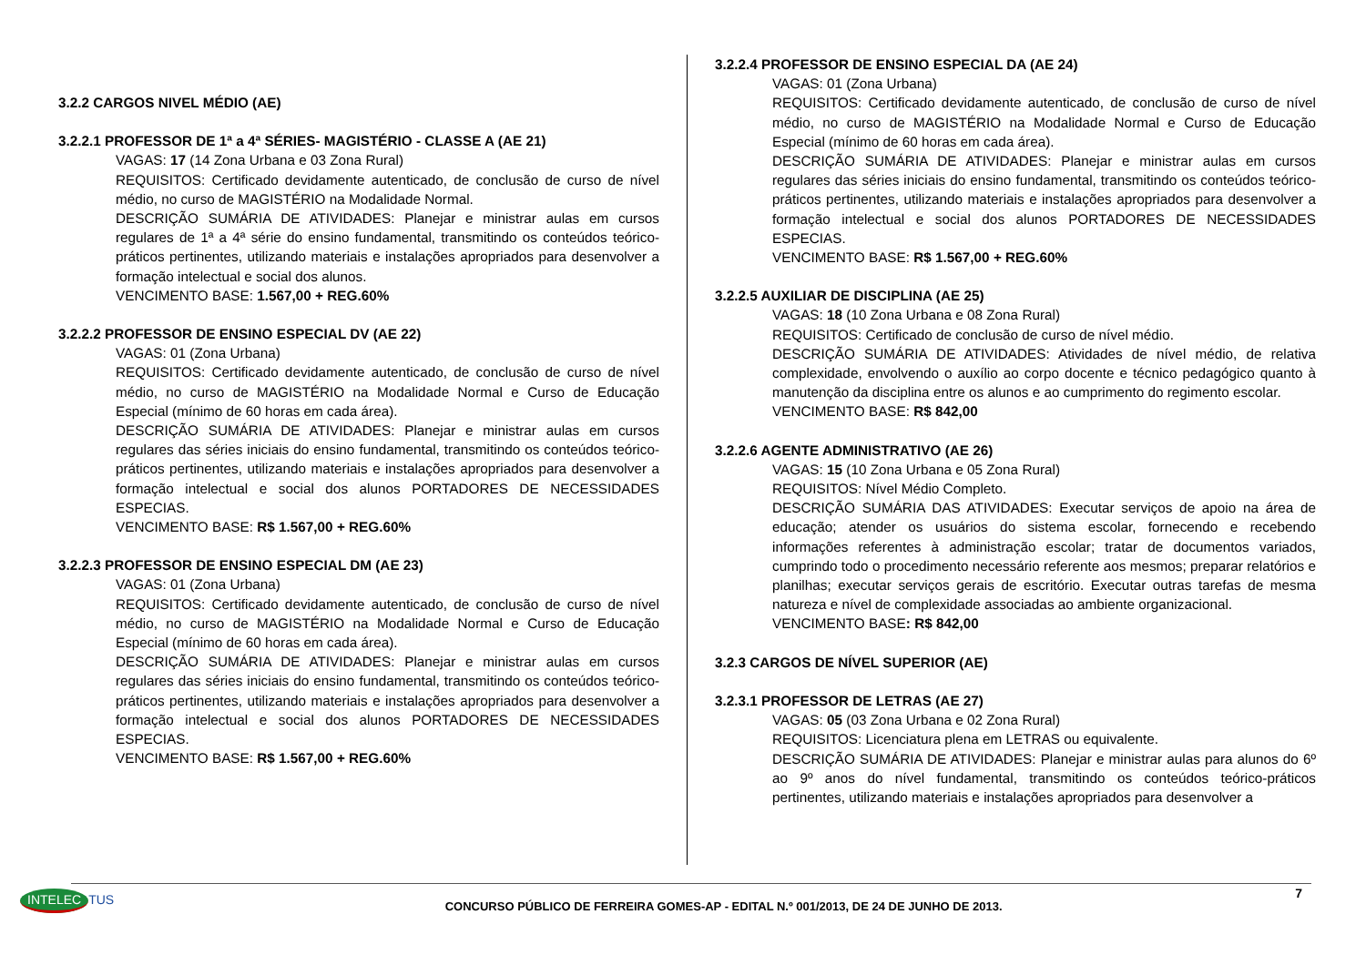3.2.2 CARGOS NIVEL MÉDIO (AE)
3.2.2.1 PROFESSOR DE 1ª a 4ª SÉRIES- MAGISTÉRIO - CLASSE A (AE 21)
VAGAS: 17 (14 Zona Urbana e 03 Zona Rural)
REQUISITOS: Certificado devidamente autenticado, de conclusão de curso de nível médio, no curso de MAGISTÉRIO na Modalidade Normal.
DESCRIÇÃO SUMÁRIA DE ATIVIDADES: Planejar e ministrar aulas em cursos regulares de 1ª a 4ª série do ensino fundamental, transmitindo os conteúdos teórico-práticos pertinentes, utilizando materiais e instalações apropriados para desenvolver a formação intelectual e social dos alunos.
VENCIMENTO BASE: 1.567,00 + REG.60%
3.2.2.2 PROFESSOR DE ENSINO ESPECIAL DV (AE 22)
VAGAS: 01 (Zona Urbana)
REQUISITOS: Certificado devidamente autenticado, de conclusão de curso de nível médio, no curso de MAGISTÉRIO na Modalidade Normal e Curso de Educação Especial (mínimo de 60 horas em cada área).
DESCRIÇÃO SUMÁRIA DE ATIVIDADES: Planejar e ministrar aulas em cursos regulares das séries iniciais do ensino fundamental, transmitindo os conteúdos teórico-práticos pertinentes, utilizando materiais e instalações apropriados para desenvolver a formação intelectual e social dos alunos PORTADORES DE NECESSIDADES ESPECIAS.
VENCIMENTO BASE: R$ 1.567,00 + REG.60%
3.2.2.3 PROFESSOR DE ENSINO ESPECIAL DM (AE 23)
VAGAS: 01 (Zona Urbana)
REQUISITOS: Certificado devidamente autenticado, de conclusão de curso de nível médio, no curso de MAGISTÉRIO na Modalidade Normal e Curso de Educação Especial (mínimo de 60 horas em cada área).
DESCRIÇÃO SUMÁRIA DE ATIVIDADES: Planejar e ministrar aulas em cursos regulares das séries iniciais do ensino fundamental, transmitindo os conteúdos teórico-práticos pertinentes, utilizando materiais e instalações apropriados para desenvolver a formação intelectual e social dos alunos PORTADORES DE NECESSIDADES ESPECIAS.
VENCIMENTO BASE: R$ 1.567,00 + REG.60%
3.2.2.4 PROFESSOR DE ENSINO ESPECIAL DA (AE 24)
VAGAS: 01 (Zona Urbana)
REQUISITOS: Certificado devidamente autenticado, de conclusão de curso de nível médio, no curso de MAGISTÉRIO na Modalidade Normal e Curso de Educação Especial (mínimo de 60 horas em cada área).
DESCRIÇÃO SUMÁRIA DE ATIVIDADES: Planejar e ministrar aulas em cursos regulares das séries iniciais do ensino fundamental, transmitindo os conteúdos teórico-práticos pertinentes, utilizando materiais e instalações apropriados para desenvolver a formação intelectual e social dos alunos PORTADORES DE NECESSIDADES ESPECIAS.
VENCIMENTO BASE: R$ 1.567,00 + REG.60%
3.2.2.5 AUXILIAR DE DISCIPLINA (AE 25)
VAGAS: 18 (10 Zona Urbana e 08 Zona Rural)
REQUISITOS: Certificado de conclusão de curso de nível médio.
DESCRIÇÃO SUMÁRIA DE ATIVIDADES: Atividades de nível médio, de relativa complexidade, envolvendo o auxílio ao corpo docente e técnico pedagógico quanto à manutenção da disciplina entre os alunos e ao cumprimento do regimento escolar.
VENCIMENTO BASE: R$ 842,00
3.2.2.6 AGENTE ADMINISTRATIVO (AE 26)
VAGAS: 15 (10 Zona Urbana e 05 Zona Rural)
REQUISITOS: Nível Médio Completo.
DESCRIÇÃO SUMÁRIA DAS ATIVIDADES: Executar serviços de apoio na área de educação; atender os usuários do sistema escolar, fornecendo e recebendo informações referentes à administração escolar; tratar de documentos variados, cumprindo todo o procedimento necessário referente aos mesmos; preparar relatórios e planilhas; executar serviços gerais de escritório. Executar outras tarefas de mesma natureza e nível de complexidade associadas ao ambiente organizacional.
VENCIMENTO BASE: R$ 842,00
3.2.3 CARGOS DE NÍVEL SUPERIOR (AE)
3.2.3.1 PROFESSOR DE LETRAS (AE 27)
VAGAS: 05 (03 Zona Urbana e 02 Zona Rural)
REQUISITOS: Licenciatura plena em LETRAS ou equivalente.
DESCRIÇÃO SUMÁRIA DE ATIVIDADES: Planejar e ministrar aulas para alunos do 6º ao 9º anos do nível fundamental, transmitindo os conteúdos teórico-práticos pertinentes, utilizando materiais e instalações apropriados para desenvolver a
INTELEC TUS
CONCURSO PÚBLICO DE FERREIRA GOMES-AP - EDITAL N.º 001/2013, DE 24 DE JUNHO DE 2013.
7